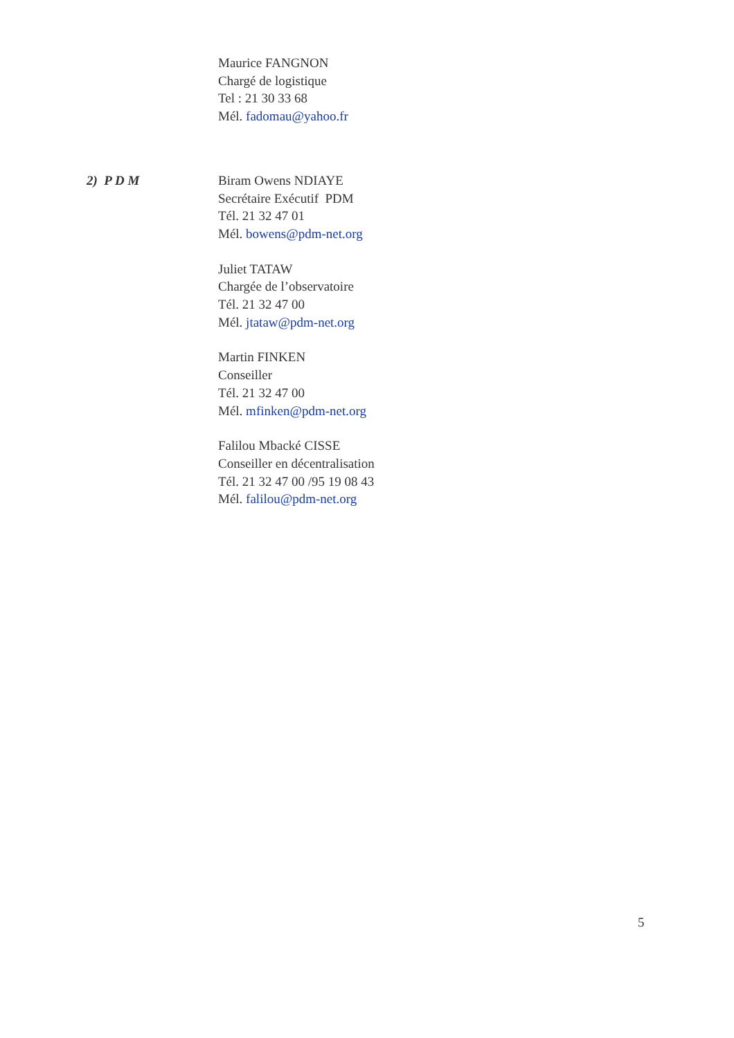Maurice FANGNON
Chargé de logistique
Tel : 21 30 33 68
Mél. fadomau@yahoo.fr
2) P D M Biram Owens NDIAYE
Secrétaire Exécutif PDM
Tél. 21 32 47 01
Mél. bowens@pdm-net.org
Juliet TATAW
Chargée de l’observatoire
Tél. 21 32 47 00
Mél. jtataw@pdm-net.org
Martin FINKEN
Conseiller
Tél. 21 32 47 00
Mél. mfinken@pdm-net.org
Falilou Mbacké CISSE
Conseiller en décentralisation
Tél. 21 32 47 00 /95 19 08 43
Mél. falilou@pdm-net.org
5